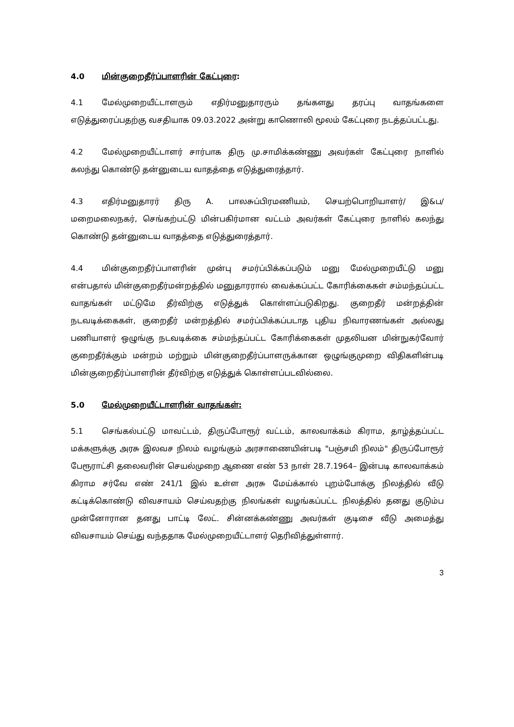4.0 மின்குறைதீர்ப்பாளரின் கேட்புரை:
4.1 மேல்முறையீட்டாளரும் எதிர்மனுதாரரும் தங்களது தரப்பு வாதங்களை எடுத்துரைப்பதற்கு வசதியாக 09.03.2022 அன்று காணொலி மூலம் கேட்புரை நடத்தப்பட்டது.
4.2 மேல்முறையீட்டாளர் சார்பாக திரு மு.சாமிக்கண்ணு அவர்கள் கேட்புரை நாளில் கலந்து கொண்டு தன்னுடைய வாதத்தை எடுத்துரைத்தார்.
4.3 எதிர்மனுதாரர் திரு A. பாலசுப்பிரமணியம், செயற்பொறியாளர்/ இ&ப/ மறைமலைநகர், செங்கற்பட்டு மின்பகிர்மான வட்டம் அவர்கள் கேட்புரை நாளில் கலந்து கொண்டு தன்னுடைய வாதத்தை எடுத்துரைத்தார்.
4.4 மின்குறைதீர்ப்பாளரின் முன்பு சமர்ப்பிக்கப்படும் மனு மேல்முறையீட்டு மனு என்பதால் மின்குறைதீர்மன்றத்தில் மனுதாரரால் வைக்கப்பட்ட கோரிக்கைகள் சம்மந்தப்பட்ட வாதங்கள் மட்டுமே தீர்விற்கு எடுத்துக் கொள்ளப்படுகிறது. குறைதீர் மன்றத்தின் நடவடிக்கைகள், குறைதீர் மன்றத்தில் சமர்ப்பிக்கப்படாத புதிய நிவாரணங்கள் அல்லது பணியாளர் ஒழுங்கு நடவடிக்கை சம்மந்தப்பட்ட கோரிக்கைகள் முதலியன மின்நுகர்வோர் குறைதீர்க்கும் மன்றம் மற்றும் மின்குறைதீர்ப்பாளருக்கான ஒழுங்குமுறை விதிகளின்படி மின்குறைதீர்ப்பாளரின் தீர்விற்கு எடுத்துக் கொள்ளப்படவில்லை.
5.0 மேல்முறையீட்டாளரின் வாதங்கள்:
5.1 செங்கல்பட்டு மாவட்டம், திருப்போரூர் வட்டம், காலவாக்கம் கிராம, தாழ்த்தப்பட்ட மக்களுக்கு அரசு இலவச நிலம் வழங்கும் அரசாணையின்படி "பஞ்சமி நிலம்" திருப்போரூர் பேரூராட்சி தலைவரின் செயல்முறை ஆணை எண் 53 நாள் 28.7.1964– இன்படி காலவாக்கம் கிராம சர்வே எண் 241/1 இல் உள்ள அரசு மேய்க்கால் புறம்போக்கு நிலத்தில் வீடு கட்டிக்கொண்டு விவசாயம் செய்வதற்கு நிலங்கள் வழங்கப்பட்ட நிலத்தில் தனது குடும்ப முன்னோரான தனது பாட்டி லேட். சின்னக்கண்ணு அவர்கள் குடிசை வீடு அமைத்து விவசாயம் செய்து வந்ததாக மேல்முறையீட்டாளர் தெரிவித்துள்ளார்.
3